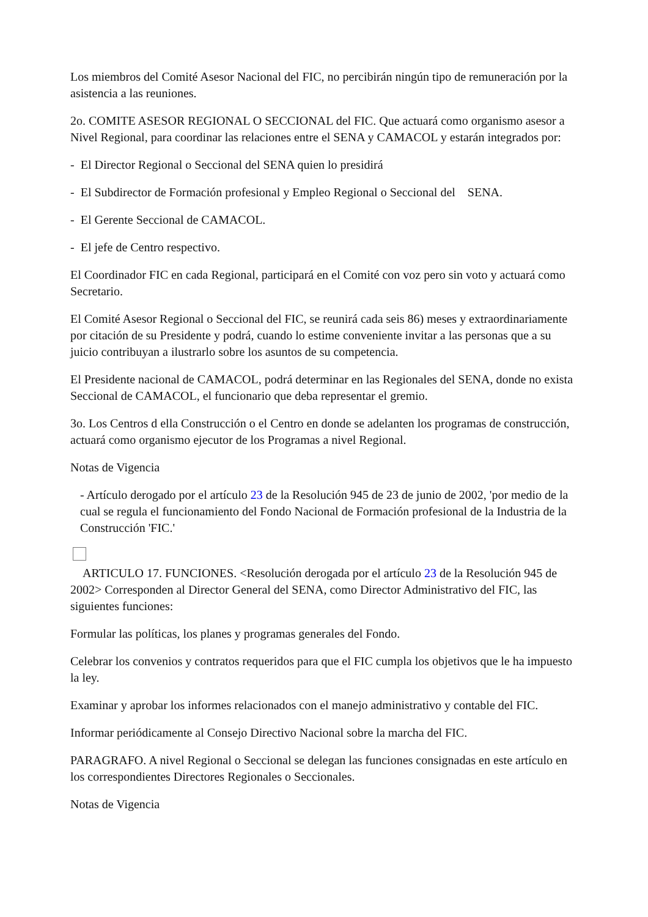Los miembros del Comité Asesor Nacional del FIC, no percibirán ningún tipo de remuneración por la asistencia a las reuniones.
2o. COMITE ASESOR REGIONAL O SECCIONAL del FIC. Que actuará como organismo asesor a Nivel Regional, para coordinar las relaciones entre el SENA y CAMACOL y estarán integrados por:
- El Director Regional o Seccional del SENA quien lo presidirá
- El Subdirector de Formación profesional y Empleo Regional o Seccional del SENA.
- El Gerente Seccional de CAMACOL.
- El jefe de Centro respectivo.
El Coordinador FIC en cada Regional, participará en el Comité con voz pero sin voto y actuará como Secretario.
El Comité Asesor Regional o Seccional del FIC, se reunirá cada seis 86) meses y extraordinariamente por citación de su Presidente y podrá, cuando lo estime conveniente invitar a las personas que a su juicio contribuyan a ilustrarlo sobre los asuntos de su competencia.
El Presidente nacional de CAMACOL, podrá determinar en las Regionales del SENA, donde no exista Seccional de CAMACOL, el funcionario que deba representar el gremio.
3o. Los Centros d ella Construcción o el Centro en donde se adelanten los programas de construcción, actuará como organismo ejecutor de los Programas a nivel Regional.
Notas de Vigencia
- Artículo derogado por el artículo 23 de la Resolución 945 de 23 de junio de 2002, 'por medio de la cual se regula el funcionamiento del Fondo Nacional de Formación profesional de la Industria de la Construcción 'FIC.'
ARTICULO 17. FUNCIONES. <Resolución derogada por el artículo 23 de la Resolución 945 de 2002> Corresponden al Director General del SENA, como Director Administrativo del FIC, las siguientes funciones:
Formular las políticas, los planes y programas generales del Fondo.
Celebrar los convenios y contratos requeridos para que el FIC cumpla los objetivos que le ha impuesto la ley.
Examinar y aprobar los informes relacionados con el manejo administrativo y contable del FIC.
Informar periódicamente al Consejo Directivo Nacional sobre la marcha del FIC.
PARAGRAFO. A nivel Regional o Seccional se delegan las funciones consignadas en este artículo en los correspondientes Directores Regionales o Seccionales.
Notas de Vigencia